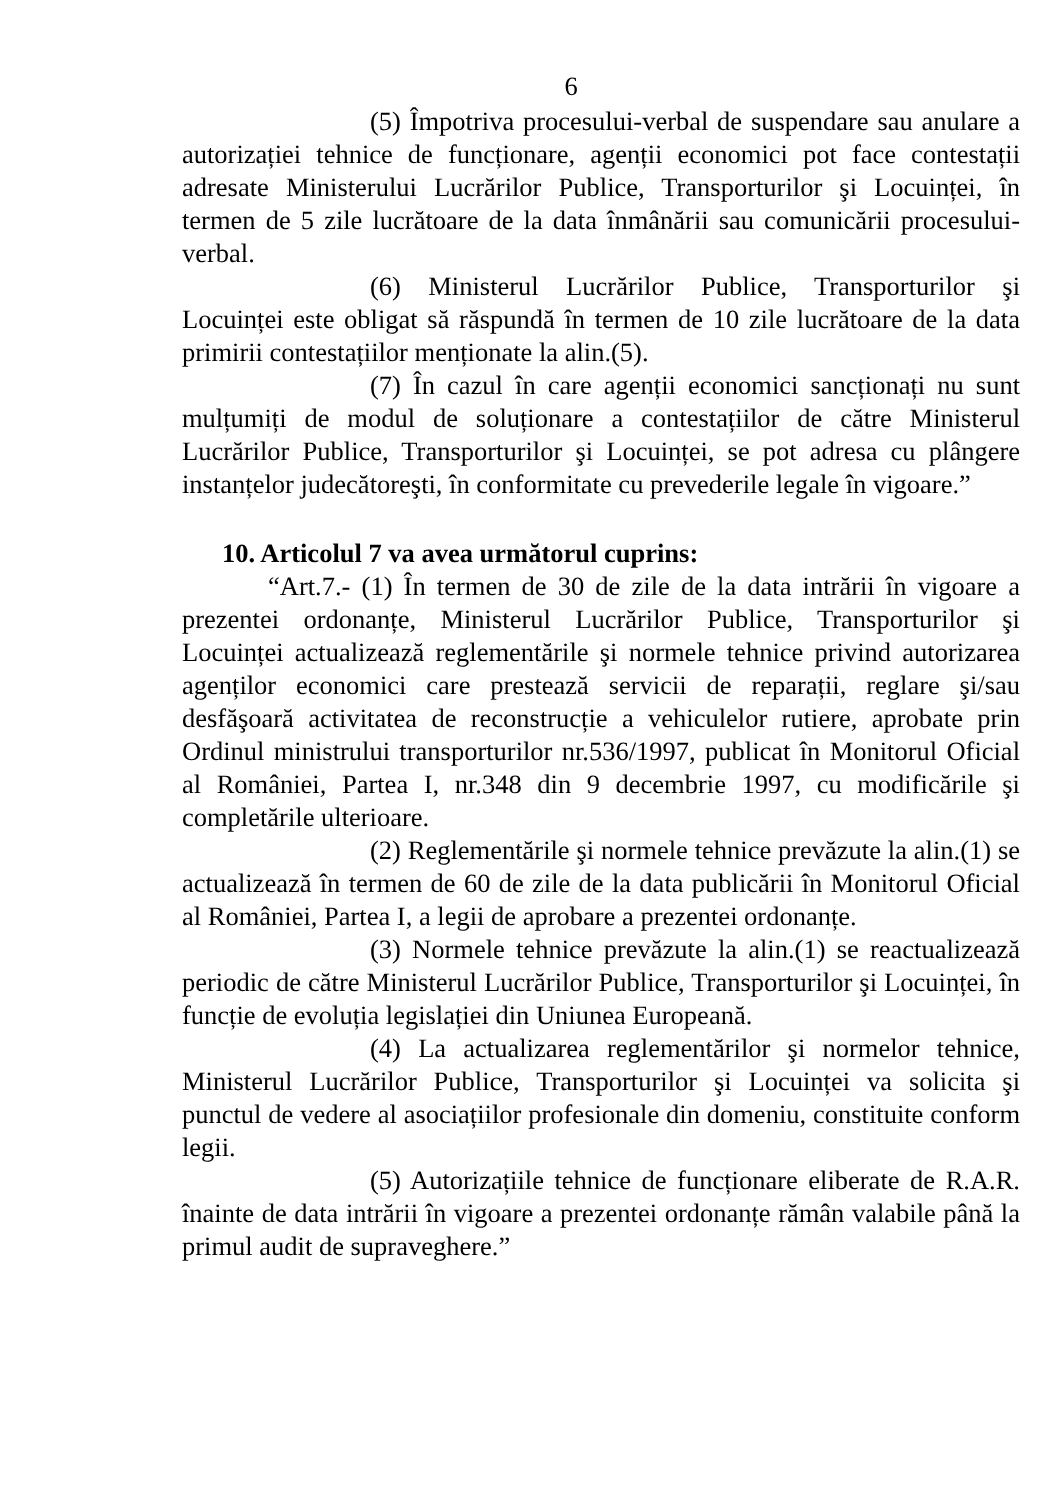6
(5) Împotriva procesului-verbal de suspendare sau anulare a autorizației tehnice de funcționare, agenții economici pot face contestații adresate Ministerului Lucrărilor Publice, Transporturilor şi Locuinței, în termen de 5 zile lucrătoare de la data înmânării sau comunicării procesului-verbal.
(6) Ministerul Lucrărilor Publice, Transporturilor şi Locuinței este obligat să răspundă în termen de 10 zile lucrătoare de la data primirii contestațiilor menționate la alin.(5).
(7) În cazul în care agenții economici sancționați nu sunt mulțumiți de modul de soluționare a contestațiilor de către Ministerul Lucrărilor Publice, Transporturilor şi Locuinței, se pot adresa cu plângere instanțelor judecătoreşti, în conformitate cu prevederile legale în vigoare.”
10. Articolul 7 va avea următorul cuprins:
“Art.7.- (1) În termen de 30 de zile de la data intrării în vigoare a prezentei ordonanțe, Ministerul Lucrărilor Publice, Transporturilor şi Locuinței actualizează reglementările şi normele tehnice privind autorizarea agenților economici care prestează servicii de reparații, reglare şi/sau desfăşoară activitatea de reconstrucție a vehiculelor rutiere, aprobate prin Ordinul ministrului transporturilor nr.536/1997, publicat în Monitorul Oficial al României, Partea I, nr.348 din 9 decembrie 1997, cu modificările şi completările ulterioare.
(2) Reglementările şi normele tehnice prevăzute la alin.(1) se actualizează în termen de 60 de zile de la data publicării în Monitorul Oficial al României, Partea I, a legii de aprobare a prezentei ordonanțe.
(3) Normele tehnice prevăzute la alin.(1) se reactualizează periodic de către Ministerul Lucrărilor Publice, Transporturilor şi Locuinței, în funcție de evoluția legislației din Uniunea Europeană.
(4) La actualizarea reglementărilor şi normelor tehnice, Ministerul Lucrărilor Publice, Transporturilor şi Locuinței va solicita şi punctul de vedere al asociațiilor profesionale din domeniu, constituite conform legii.
(5) Autorizațiile tehnice de funcționare eliberate de R.A.R. înainte de data intrării în vigoare a prezentei ordonanțe rămân valabile până la primul audit de supraveghere.”